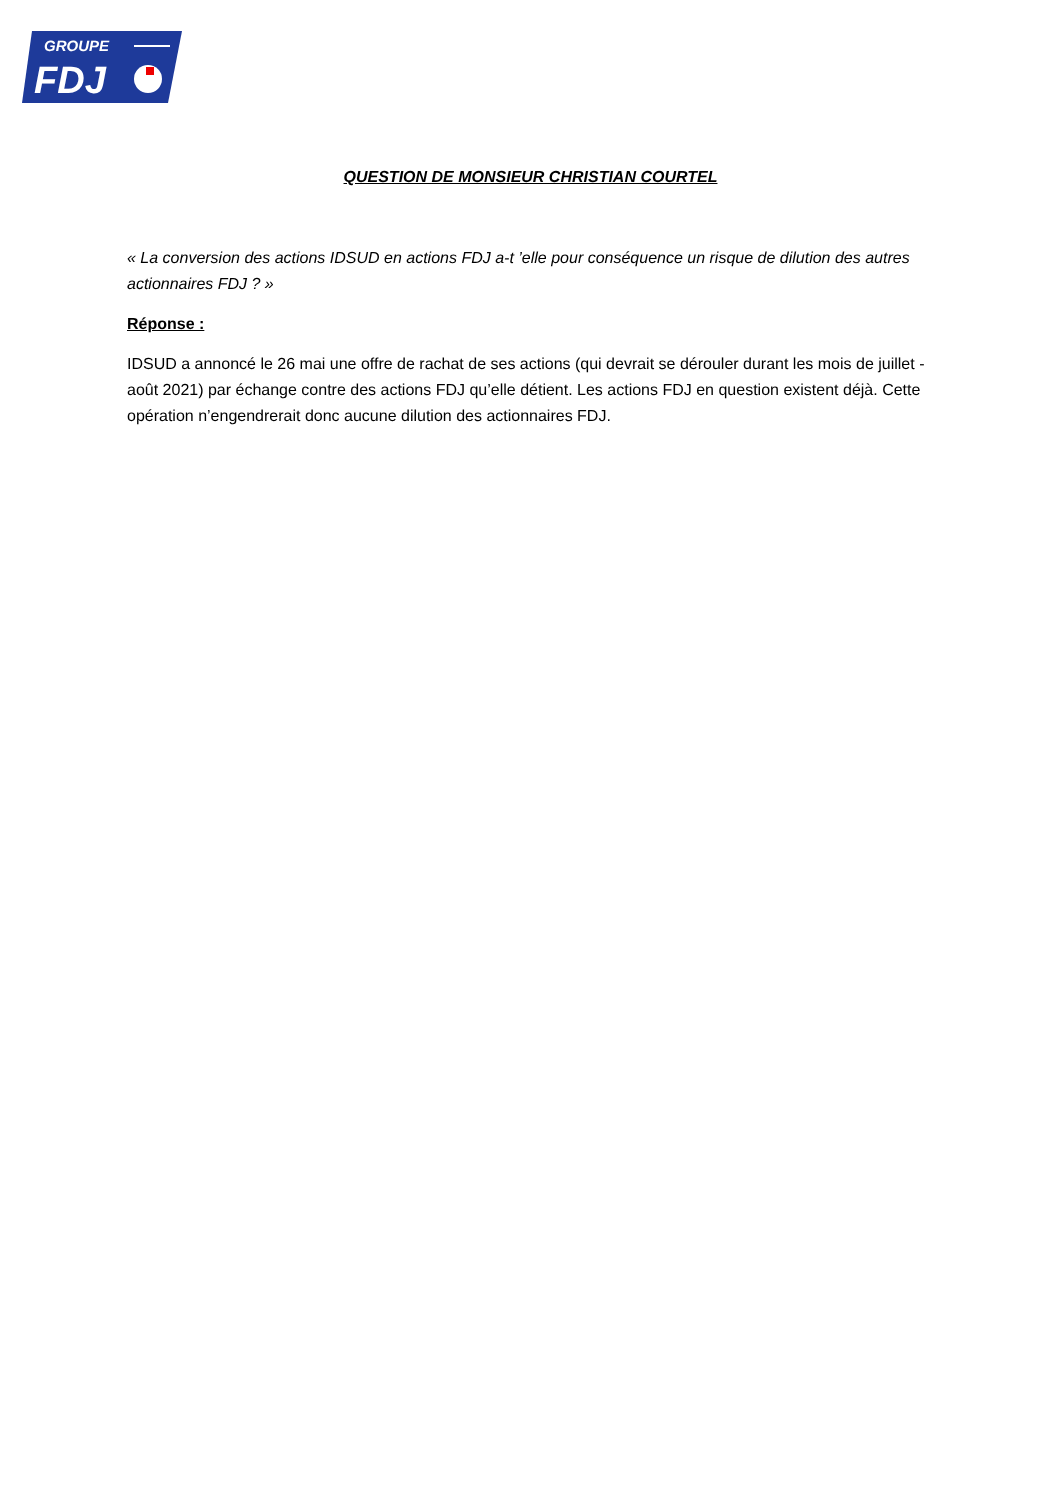GROUPE
FDJ
QUESTION DE MONSIEUR CHRISTIAN COURTEL
« La conversion des actions IDSUD en actions FDJ a-t ’elle pour conséquence un risque de dilution des autres actionnaires FDJ ? »
Réponse :
IDSUD a annoncé le 26 mai une offre de rachat de ses actions (qui devrait se dérouler durant les mois de juillet - août 2021) par échange contre des actions FDJ qu’elle détient. Les actions FDJ en question existent déjà. Cette opération n’engendrerait donc aucune dilution des actionnaires FDJ.